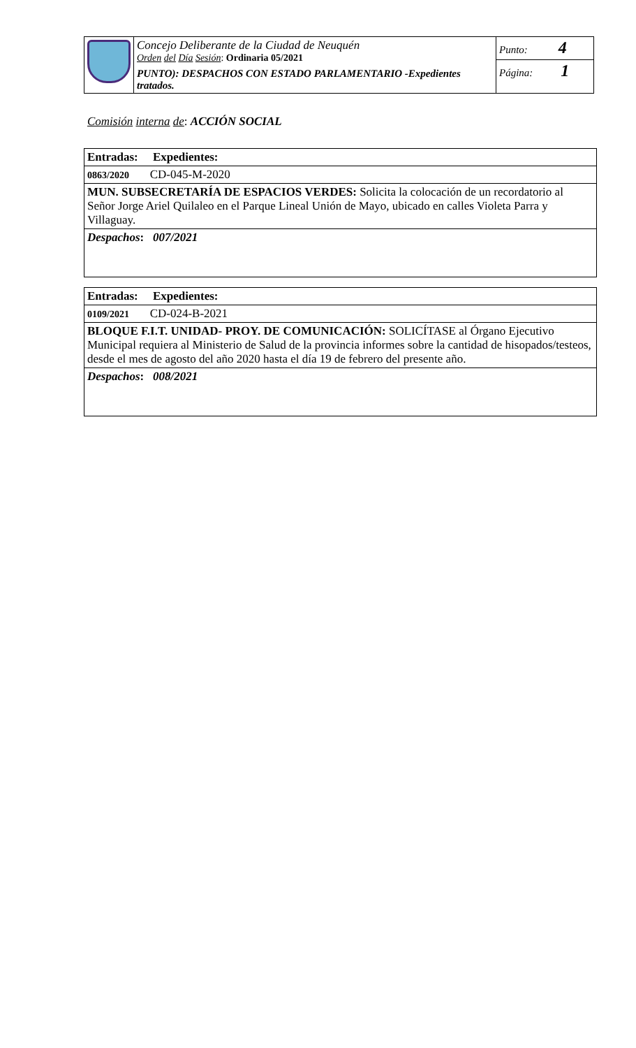| | Concejo Deliberante de la Ciudad de Neuquén Orden del Día Sesión : Ordinaria 05/2021 PUNTO): DESPACHOS CON ESTADO PARLAMENTARIO -Expedientes tratados. | Punto: 4 |
| | | Página: 1 |
Comisión interna de: ACCIÓN SOCIAL
| Entradas: Expedientes: |
| 0863/2020 CD-045-M-2020 |
| MUN. SUBSECRETARÍA DE ESPACIOS VERDES: Solicita la colocación de un recordatorio al Señor Jorge Ariel Quilaleo en el Parque Lineal Unión de Mayo, ubicado en calles Violeta Parra y Villaguay. |
| Despachos : 007/2021 |
| Entradas: Expedientes: |
| 0109/2021 CD-024-B-2021 |
| BLOQUE F.I.T. UNIDAD- PROY. DE COMUNICACIÓN: SOLICÍTASE al Órgano Ejecutivo Municipal requiera al Ministerio de Salud de la provincia informes sobre la cantidad de hisopados/testeos, desde el mes de agosto del año 2020 hasta el día 19 de febrero del presente año. |
| Despachos : 008/2021 |